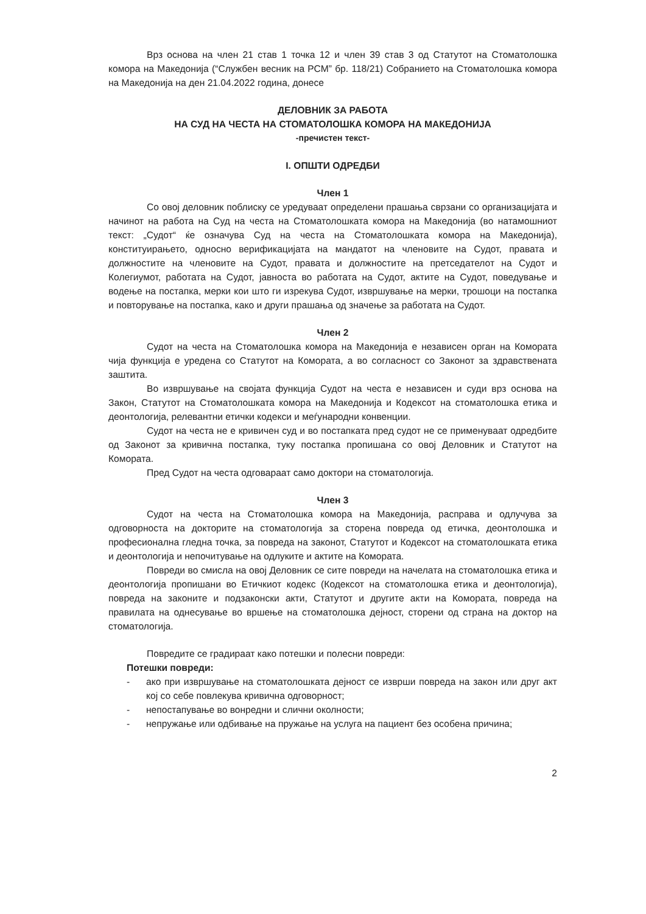Врз основа на член 21 став 1 точка 12 и член 39 став 3 од Статутот на Стоматолошка комора на Македонија (“Службен весник на РСМ” бр. 118/21) Собранието на Стоматолошка комора на Македонија на ден 21.04.2022 година, донесе
ДЕЛОВНИК ЗА РАБОТА
НА СУД НА ЧЕСТА НА СТОМАТОЛОШКА КОМОРА НА МАКЕДОНИЈА
-пречистен текст-
I. ОПШТИ ОДРЕДБИ
Член 1
Со овој деловник поблиску се уредуваат определени прашања сврзани со организацијата и начинот на работа на Суд на честа на Стоматолошката комора на Македонија (во натамошниот текст: „Судот“ ќе означува Суд на честа на Стоматолошката комора на Македонија), конституирањето, односно верификацијата на мандатот на членовите на Судот, правата и должностите на членовите на Судот, правата и должностите на претседателот на Судот и Колегиумот, работата на Судот, јавноста во работата на Судот, актите на Судот, поведување и водење на постапка, мерки кои што ги изрекува Судот, извршување на мерки, трошоци на постапка и повторување на постапка, како и други прашања од значење за работата на Судот.
Член 2
Судот на честа на Стоматолошка комора на Македонија е независен орган на Комората чија функција е уредена со Статутот на Комората, а во согласност со Законот за здравствената заштита.
Во извршување на својата функција Судот на честа е независен и суди врз основа на Закон, Статутот на Стоматолошката комора на Македонија и Кодексот на стоматолошка етика и деонтологија, релевантни етички кодекси и меѓународни конвенции.
Судот на честа не е кривичен суд и во постапката пред судот не се применуваат одредбите од Законот за кривична постапка, туку постапка пропишана со овој Деловник и Статутот на Комората.
Пред Судот на честа одговараат само доктори на стоматологија.
Член 3
Судот на честа на Стоматолошка комора на Македонија, расправа и одлучува за одговорноста на докторите на стоматологија за сторена повреда од етичка, деонтолошка и професионална гледна точка, за повреда на законот, Статутот и Кодексот на стоматолошката етика и деонтологија и непочитување на одлуките и актите на Комората.
Повреди во смисла на овој Деловник се сите повреди на начелата на стоматолошка етика и деонтологија пропишани во Етичкиот кодекс (Кодексот на стоматолошка етика и деонтологија), повреда на законите и подзаконски акти, Статутот и другите акти на Комората, повреда на правилата на однесување во вршење на стоматолошка дејност, сторени од страна на доктор на стоматологија.
Повредите се градираат како потешки и полесни повреди:
Потешки повреди:
- ако при извршување на стоматолошката дејност се изврши повреда на закон или друг акт кој со себе повлекува кривична одговорност;
- непостапување во вонредни и слични околности;
- непружање или одбивање на пружање на услуга на пациент без особена причина;
2